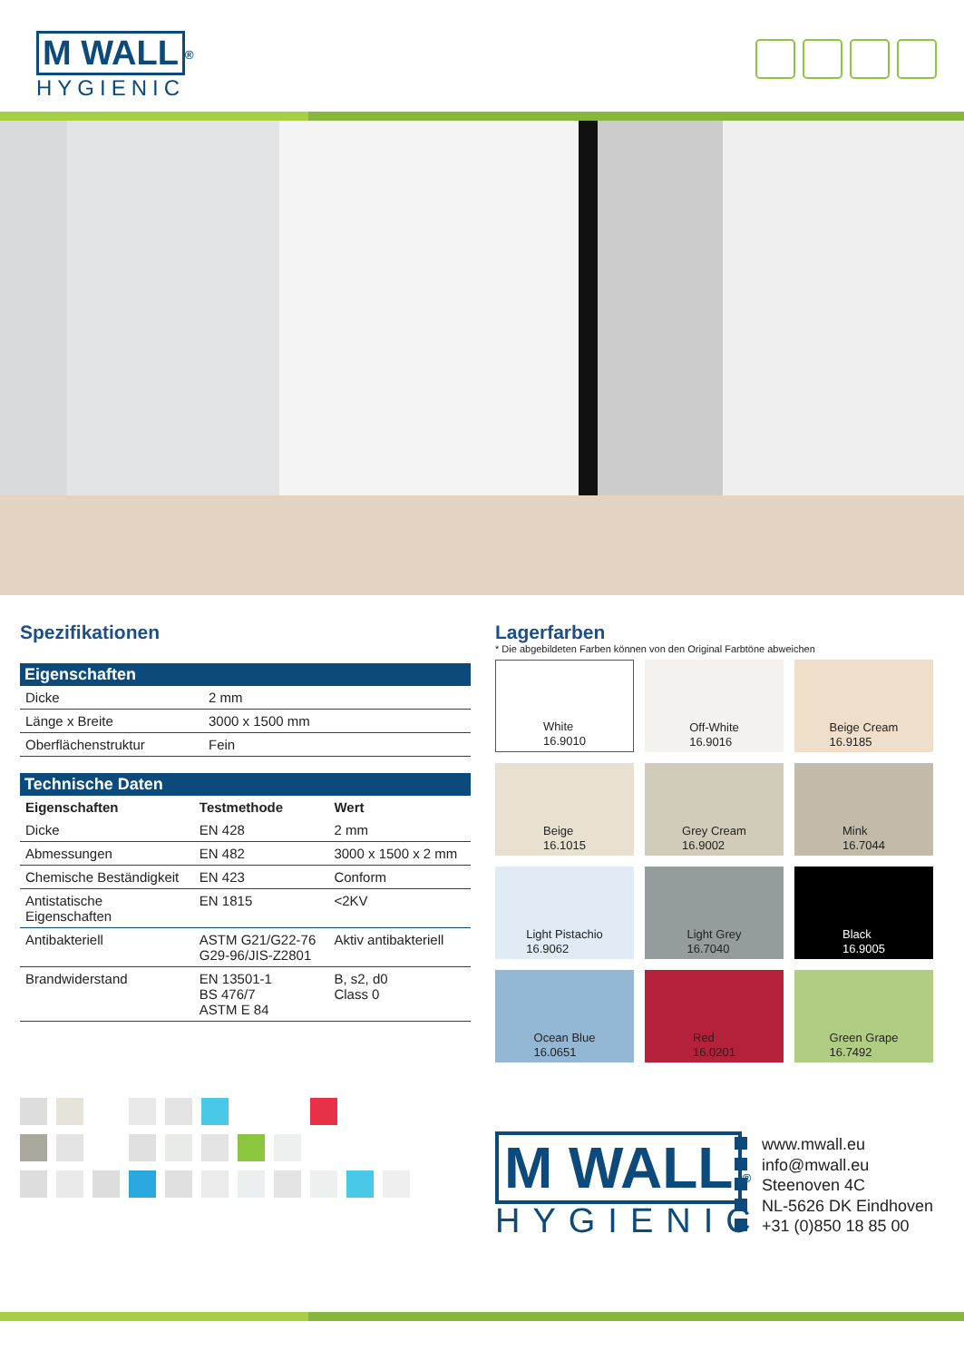M WALL<sup>®</sup>
HYGIENIC
Spezifikationen
Eigenschaften
| Dicke | 2 mm |
| Länge x Breite | 3000 x 1500 mm |
| Oberflächenstruktur | Fein |
Technische Daten
| Eigenschaften | Testmethode | Wert |
| --- | --- | --- |
| Dicke | EN 428 | 2 mm |
| Abmessungen | EN 482 | 3000 x 1500 x 2 mm |
| Chemische Beständigkeit | EN 423 | Conform |
| Antistatische Eigenschaften | EN 1815 | <2KV |
| Antibakteriell | ASTM G21/G22-76 G29-96/JIS-Z2801 | Aktiv antibakteriell |
| Brandwiderstand | EN 13501-1 BS 476/7 ASTM E 84 | B, s2, d0 Class 0 |
Lagerfarben
* Die abgebildeten Farben können von den Original Farbtöne abweichen
White
16.9010
Off-White
16.9016
Beige Cream
16.9185
Beige
16.1015
Grey Cream
16.9002
Mink
16.7044
Light Pistachio
16.9062
Light Grey
16.7040
Black
16.9005
Ocean Blue
16.0651
Red
16.0201
Green Grape
16.7492
M WALL<sup>®</sup>
HYGIENIC
www.mwall.eu
info@mwall.eu
Steenoven 4C
NL-5626 DK Eindhoven
+31 (0)850 18 85 00